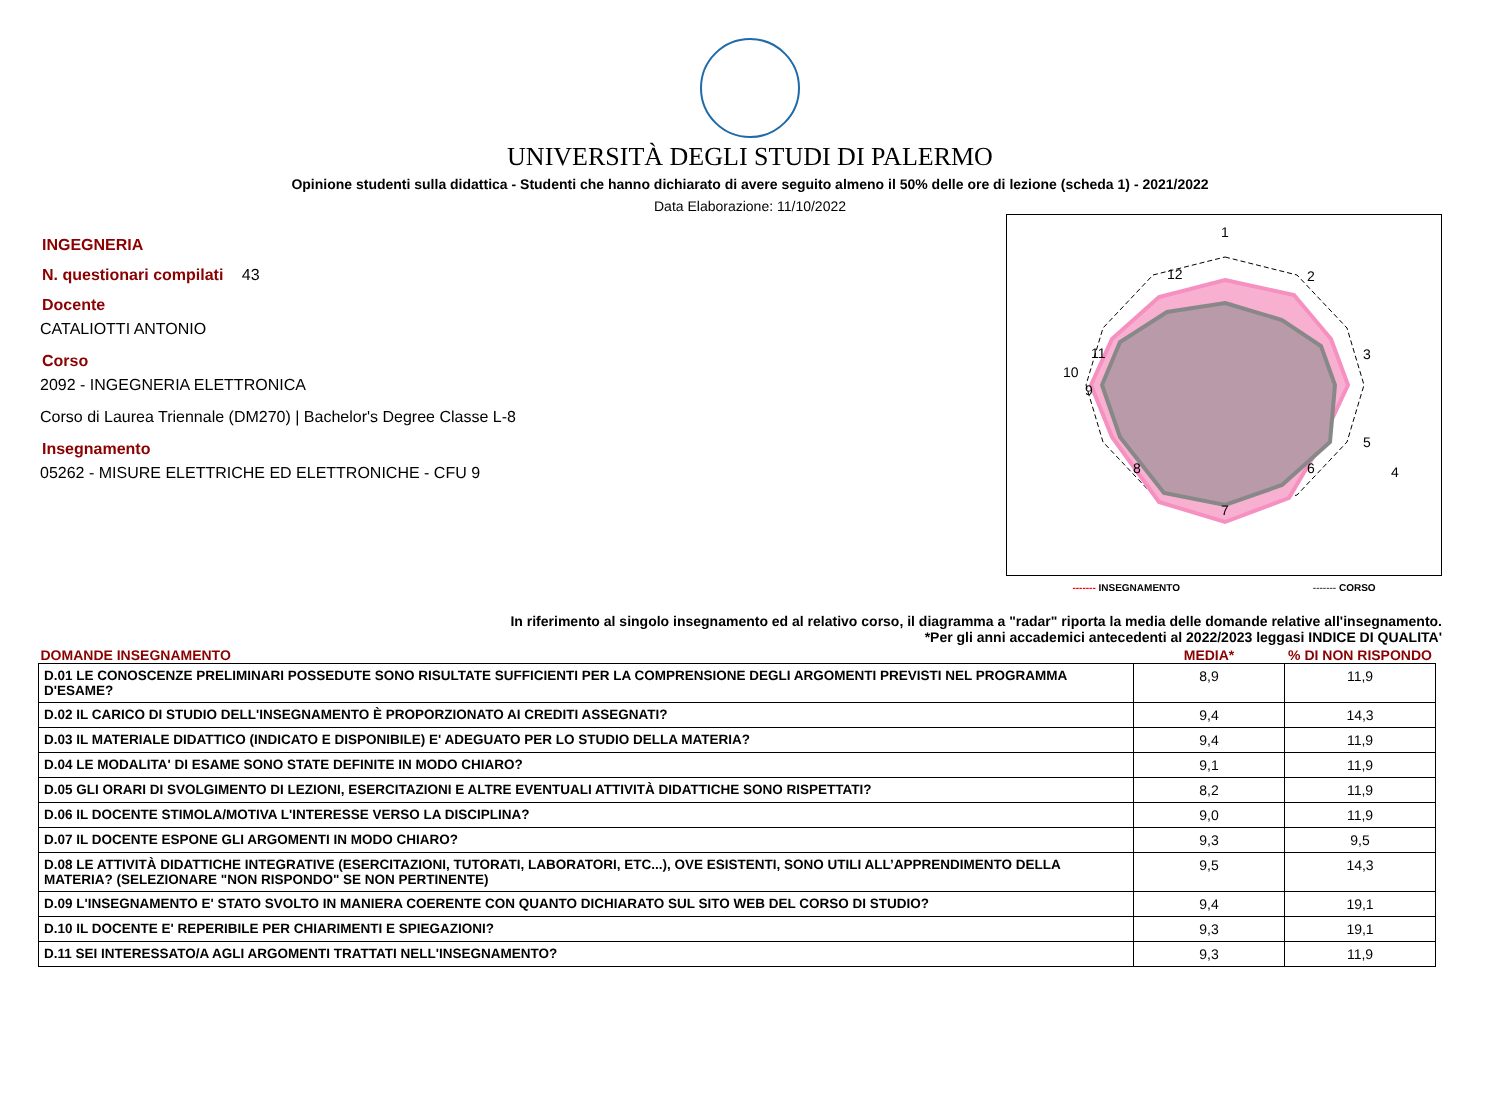UNIVERSITÀ DEGLI STUDI DI PALERMO
Opinione studenti sulla didattica - Studenti che hanno dichiarato di avere seguito almeno il 50% delle ore di lezione (scheda 1) - 2021/2022
Data Elaborazione: 11/10/2022
INGEGNERIA
N. questionari compilati 43
Docente
CATALIOTTI ANTONIO
Corso
2092 - INGEGNERIA ELETTRONICA
Corso di Laurea Triennale (DM270) | Bachelor's Degree Classe L-8
Insegnamento
05262 - MISURE ELETTRICHE ED ELETTRONICHE - CFU 9
1
2
3
4
5
6
7
8
9
10
11
12
------- INSEGNAMENTO ------- CORSO
In riferimento al singolo insegnamento ed al relativo corso, il diagramma a "radar" riporta la media delle domande relative all'insegnamento.
*Per gli anni accademici antecedenti al 2022/2023 leggasi INDICE DI QUALITA'
| DOMANDE INSEGNAMENTO | MEDIA* | % DI NON RISPONDO |
| --- | --- | --- |
| D.01 LE CONOSCENZE PRELIMINARI POSSEDUTE SONO RISULTATE SUFFICIENTI PER LA COMPRENSIONE DEGLI ARGOMENTI PREVISTI NEL PROGRAMMA D'ESAME? | 8,9 | 11,9 |
| D.02 IL CARICO DI STUDIO DELL'INSEGNAMENTO È PROPORZIONATO AI CREDITI ASSEGNATI? | 9,4 | 14,3 |
| D.03 IL MATERIALE DIDATTICO (INDICATO E DISPONIBILE) E' ADEGUATO PER LO STUDIO DELLA MATERIA? | 9,4 | 11,9 |
| D.04 LE MODALITA' DI ESAME SONO STATE DEFINITE IN MODO CHIARO? | 9,1 | 11,9 |
| D.05 GLI ORARI DI SVOLGIMENTO DI LEZIONI, ESERCITAZIONI E ALTRE EVENTUALI ATTIVITÀ DIDATTICHE SONO RISPETTATI? | 8,2 | 11,9 |
| D.06 IL DOCENTE STIMOLA/MOTIVA L'INTERESSE VERSO LA DISCIPLINA? | 9,0 | 11,9 |
| D.07 IL DOCENTE ESPONE GLI ARGOMENTI IN MODO CHIARO? | 9,3 | 9,5 |
| D.08 LE ATTIVITÀ DIDATTICHE INTEGRATIVE (ESERCITAZIONI, TUTORATI, LABORATORI, ETC...), OVE ESISTENTI, SONO UTILI ALL’APPRENDIMENTO DELLA MATERIA? (SELEZIONARE "NON RISPONDO" SE NON PERTINENTE) | 9,5 | 14,3 |
| D.09 L'INSEGNAMENTO E' STATO SVOLTO IN MANIERA COERENTE CON QUANTO DICHIARATO SUL SITO WEB DEL CORSO DI STUDIO? | 9,4 | 19,1 |
| D.10 IL DOCENTE E' REPERIBILE PER CHIARIMENTI E SPIEGAZIONI? | 9,3 | 19,1 |
| D.11 SEI INTERESSATO/A AGLI ARGOMENTI TRATTATI NELL'INSEGNAMENTO? | 9,3 | 11,9 |